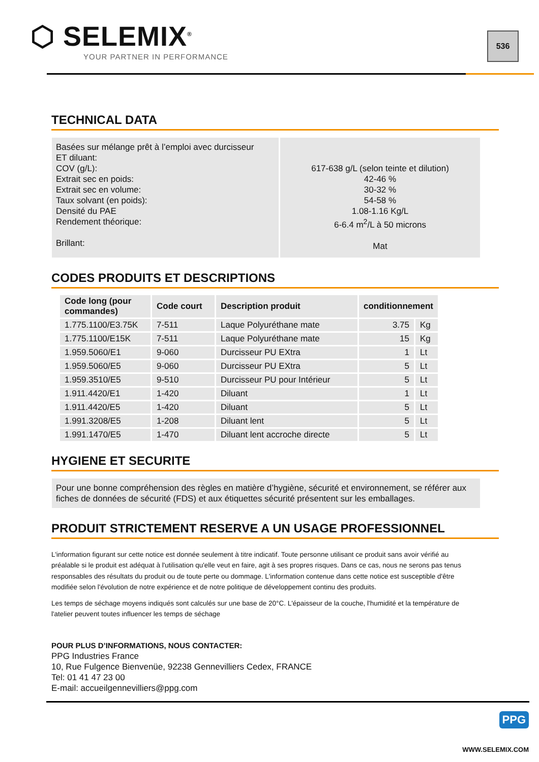⬡ SELEMIX<sup>®</sup>
YOUR PARTNER IN PERFORMANCE
536
TECHNICAL DATA
| Basées sur mélange prêt à l’emploi avec durcisseur ET diluant: COV (g/L): Extrait sec en poids: Extrait sec en volume: Taux solvant (en poids): Densité du PAE Rendement théorique: Brillant: | 617-638 g/L (selon teinte et dilution) 42-46 % 30-32 % 54-58 % 1.08-1.16 Kg/L 6-6.4 m<sup>2</sup>/L à 50 microns Mat |
CODES PRODUITS ET DESCRIPTIONS
| Code long (pour commandes) | Code court | Description produit | conditionnement | |
| --- | --- | --- | --- | --- |
| 1.775.1100/E3.75K | 7-511 | Laque Polyuréthane mate | 3.75 | Kg |
| 1.775.1100/E15K | 7-511 | Laque Polyuréthane mate | 15 | Kg |
| 1.959.5060/E1 | 9-060 | Durcisseur PU EXtra | 1 | Lt |
| 1.959.5060/E5 | 9-060 | Durcisseur PU EXtra | 5 | Lt |
| 1.959.3510/E5 | 9-510 | Durcisseur PU pour Intérieur | 5 | Lt |
| 1.911.4420/E1 | 1-420 | Diluant | 1 | Lt |
| 1.911.4420/E5 | 1-420 | Diluant | 5 | Lt |
| 1.991.3208/E5 | 1-208 | Diluant lent | 5 | Lt |
| 1.991.1470/E5 | 1-470 | Diluant lent accroche directe | 5 | Lt |
HYGIENE ET SECURITE
Pour une bonne compréhension des règles en matière d’hygiène, sécurité et environnement, se référer aux fiches de données de sécurité (FDS) et aux étiquettes sécurité présentent sur les emballages.
PRODUIT STRICTEMENT RESERVE A UN USAGE PROFESSIONNEL
L'information figurant sur cette notice est donnée seulement à titre indicatif. Toute personne utilisant ce produit sans avoir vérifié au préalable si le produit est adéquat à l'utilisation qu'elle veut en faire, agit à ses propres risques. Dans ce cas, nous ne serons pas tenus responsables des résultats du produit ou de toute perte ou dommage. L'information contenue dans cette notice est susceptible d'être modifiée selon l'évolution de notre expérience et de notre politique de développement continu des produits.
Les temps de séchage moyens indiqués sont calculés sur une base de 20°C. L'épaisseur de la couche, l'humidité et la température de l'atelier peuvent toutes influencer les temps de séchage
POUR PLUS D’INFORMATIONS, NOUS CONTACTER:
PPG Industries France
10, Rue Fulgence Bienvenüe, 92238 Gennevilliers Cedex, FRANCE
Tel: 01 41 47 23 00
E-mail: accueilgennevilliers@ppg.com
PPG
WWW.SELEMIX.COM